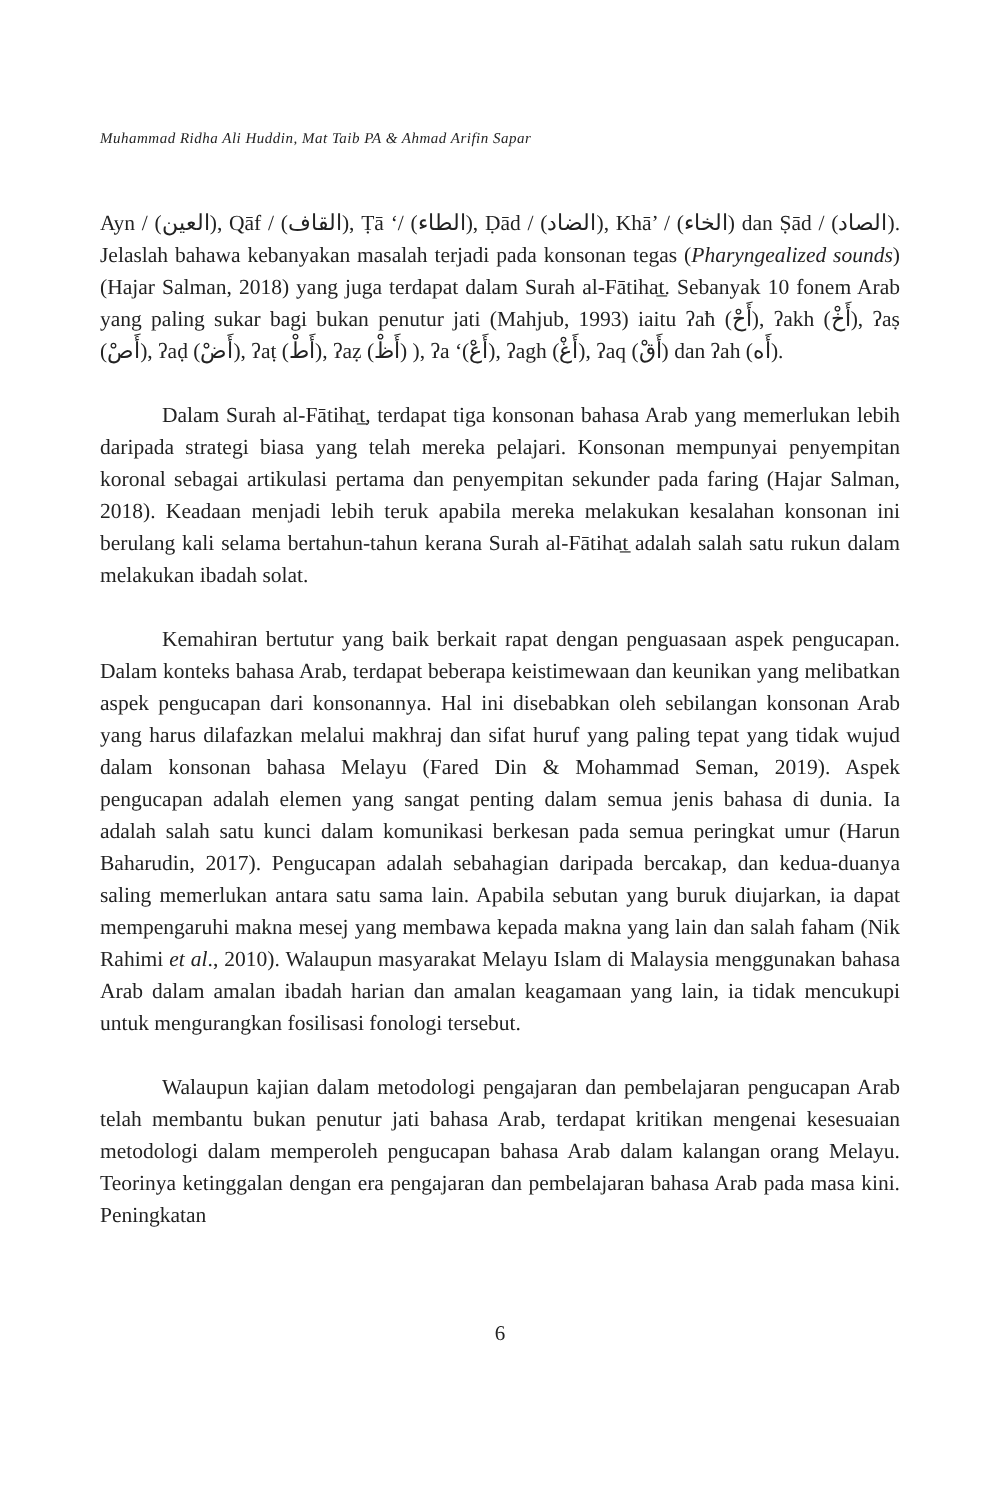Muhammad Ridha Ali Huddin, Mat Taib PA & Ahmad Arifin Sapar
Ayn / (العين), Qāf / (القاف), Ṭā ‘/ (الطاء), Ḍād / (الضاد), Khā’ / (الخاء) dan Ṣād / (الصاد). Jelaslah bahawa kebanyakan masalah terjadi pada konsonan tegas (Pharyngealized sounds) (Hajar Salman, 2018) yang juga terdapat dalam Surah al-Fātihat̲. Sebanyak 10 fonem Arab yang paling sukar bagi bukan penutur jati (Mahjub, 1993) iaitu ʔaħ (أَحْ), ʔakh (أَخْ), ʔaṣ (أَصْ), ʔaḍ (أَضْ), ʔaṭ (أَطْ), ʔaẓ (أَظْ) ), ʔa ‘(أَعْ), ʔagh (أَغْ), ʔaq (أَقْ) dan ʔah (أَه).
Dalam Surah al-Fātihat̲, terdapat tiga konsonan bahasa Arab yang memerlukan lebih daripada strategi biasa yang telah mereka pelajari. Konsonan mempunyai penyempitan koronal sebagai artikulasi pertama dan penyempitan sekunder pada faring (Hajar Salman, 2018). Keadaan menjadi lebih teruk apabila mereka melakukan kesalahan konsonan ini berulang kali selama bertahun-tahun kerana Surah al-Fātihat̲ adalah salah satu rukun dalam melakukan ibadah solat.
Kemahiran bertutur yang baik berkait rapat dengan penguasaan aspek pengucapan. Dalam konteks bahasa Arab, terdapat beberapa keistimewaan dan keunikan yang melibatkan aspek pengucapan dari konsonannya. Hal ini disebabkan oleh sebilangan konsonan Arab yang harus dilafazkan melalui makhraj dan sifat huruf yang paling tepat yang tidak wujud dalam konsonan bahasa Melayu (Fared Din & Mohammad Seman, 2019). Aspek pengucapan adalah elemen yang sangat penting dalam semua jenis bahasa di dunia. Ia adalah salah satu kunci dalam komunikasi berkesan pada semua peringkat umur (Harun Baharudin, 2017). Pengucapan adalah sebahagian daripada bercakap, dan kedua-duanya saling memerlukan antara satu sama lain. Apabila sebutan yang buruk diujarkan, ia dapat mempengaruhi makna mesej yang membawa kepada makna yang lain dan salah faham (Nik Rahimi et al., 2010). Walaupun masyarakat Melayu Islam di Malaysia menggunakan bahasa Arab dalam amalan ibadah harian dan amalan keagamaan yang lain, ia tidak mencukupi untuk mengurangkan fosilisasi fonologi tersebut.
Walaupun kajian dalam metodologi pengajaran dan pembelajaran pengucapan Arab telah membantu bukan penutur jati bahasa Arab, terdapat kritikan mengenai kesesuaian metodologi dalam memperoleh pengucapan bahasa Arab dalam kalangan orang Melayu. Teorinya ketinggalan dengan era pengajaran dan pembelajaran bahasa Arab pada masa kini. Peningkatan
6